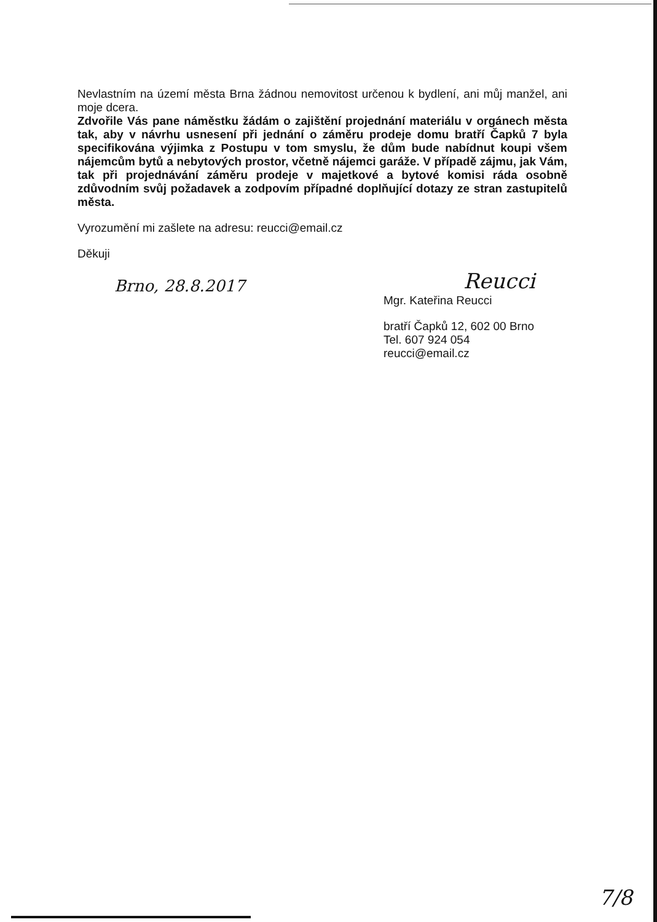Nevlastním na území města Brna žádnou nemovitost určenou k bydlení, ani můj manžel, ani moje dcera.
Zdvořile Vás pane náměstku žádám o zajištění projednání materiálu v orgánech města tak, aby v návrhu usnesení při jednání o záměru prodeje domu bratří Čapků 7 byla specifikována výjimka z Postupu v tom smyslu, že dům bude nabídnut koupi všem nájemcům bytů a nebytových prostor, včetně nájemci garáže. V případě zájmu, jak Vám, tak při projednávání záměru prodeje v majetkové a bytové komisi ráda osobně zdůvodním svůj požadavek a zodpovím případné doplňující dotazy ze stran zastupitelů města.
Vyrozumění mi zašlete na adresu: reucci@email.cz
Děkuji
Brno, 28.8.2017
Reucci
Mgr. Kateřina Reucci
bratří Čapků 12, 602 00 Brno
Tel. 607 924 054
reucci@email.cz
7/8